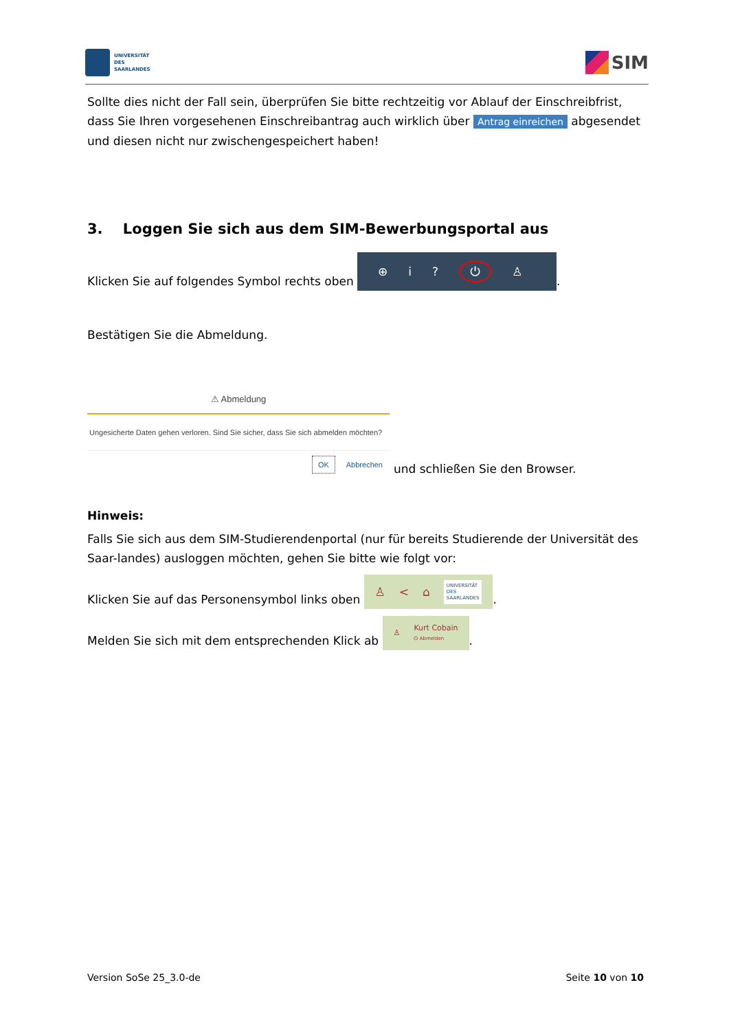UNIVERSITÄT
DES
SAARLANDES
SIM
Sollte dies nicht der Fall sein, überprüfen Sie bitte rechtzeitig vor Ablauf der Einschreibfrist, dass Sie Ihren vorgesehenen Einschreibantrag auch wirklich über Antrag einreichen abgesendet und diesen nicht nur zwischengespeichert haben!
3. Loggen Sie sich aus dem SIM-Bewerbungsportal aus
Klicken Sie auf folgendes Symbol rechts oben ⊕ i? ⏻ ♙.
Bestätigen Sie die Abmeldung.
⚠ Abmeldung
Ungesicherte Daten gehen verloren. Sind Sie sicher, dass Sie sich abmelden möchten?
OK Abbrechen
und schließen Sie den Browser.
Hinweis:
Falls Sie sich aus dem SIM-Studierendenportal (nur für bereits Studierende der Universität des Saar-landes) ausloggen möchten, gehen Sie bitte wie folgt vor:
Klicken Sie auf das Personensymbol links oben ♙ < ⌂ UNIVERSITÄT
DES
SAARLANDES.
Melden Sie sich mit dem entsprechenden Klick ab ♙ Kurt Cobain
⏻ Abmelden.
Version SoSe 25_3.0-de Seite 10 von 10